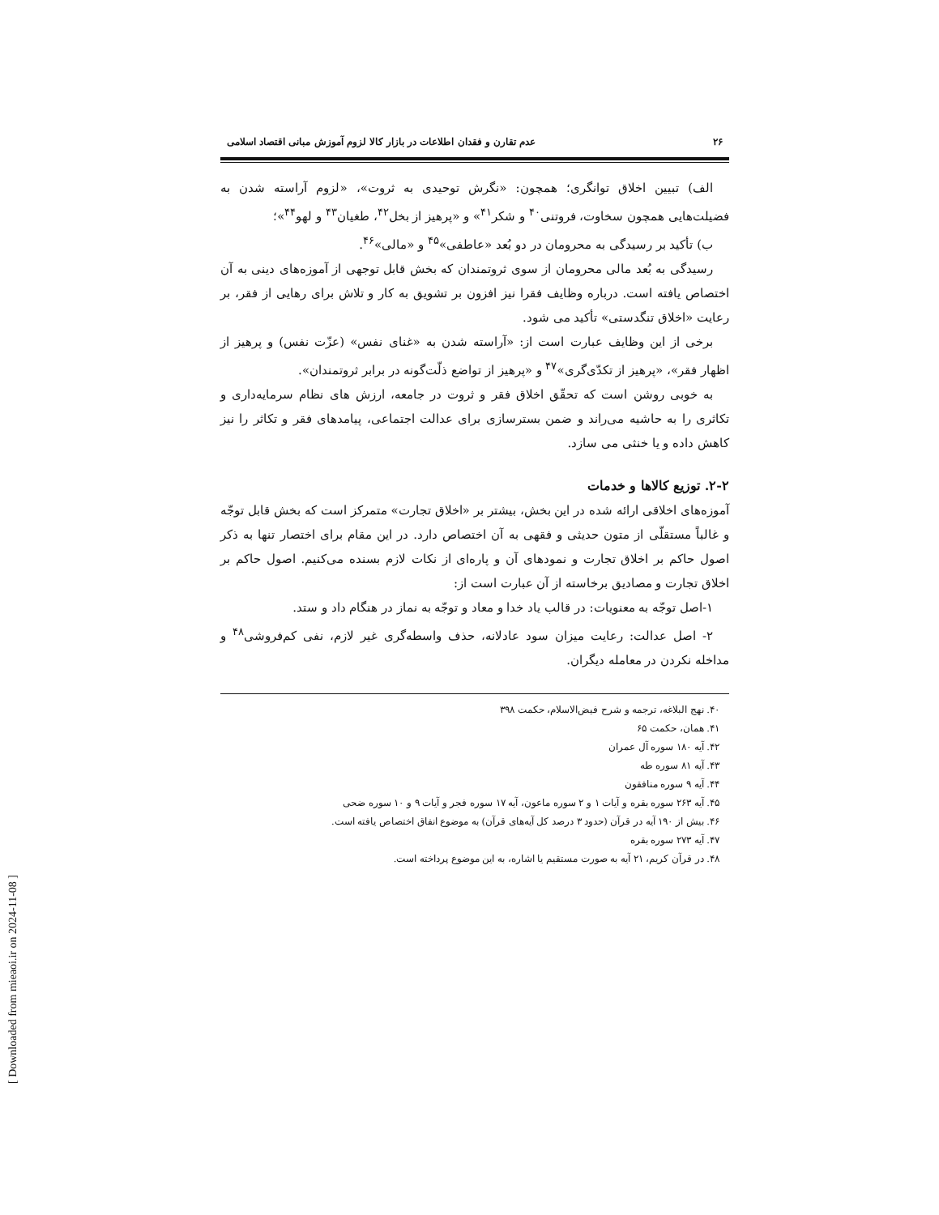[ Downloaded from mieaoi.ir on 2024-11-08 ]
۲۶ عدم تقارن و فقدان اطلاعات در بازار کالا لزوم آموزش مبانی اقتصاد اسلامی
الف) تبیین اخلاق توانگری؛ همچون: «نگرش توحیدی به ثروت»، «لزوم آراسته شدن به فضیلت‌هایی همچون سخاوت، فروتنی<sup>۴۰</sup> و شکر<sup>۴۱</sup>» و «پرهیز از بخل<sup>۴۲</sup>، طغیان<sup>۴۳</sup> و لهو<sup>۴۴</sup>»؛
ب) تأکید بر رسیدگی به محرومان در دو بُعد «عاطفی»<sup>۴۵</sup> و «مالی»<sup>۴۶</sup>.
رسیدگی به بُعد مالی محرومان از سوی ثروتمندان که بخش قابل توجهی از آموزه‌های دینی به آن اختصاص یافته است. درباره وظایف فقرا نیز افزون بر تشویق به کار و تلاش برای رهایی از فقر، بر رعایت «اخلاق تنگدستی» تأکید می شود.
برخی از این وظایف عبارت است از: «آراسته شدن به «غنای نفس» (عزّت نفس) و پرهیز از اظهار فقر»، «پرهیز از تکدّی‌گری»<sup>۴۷</sup> و «پرهیز از تواضع ذلّت‌گونه در برابر ثروتمندان».
به خوبی روشن است که تحقّق اخلاق فقر و ثروت در جامعه، ارزش های نظام سرمایه‌داری و تکاثری را به حاشیه می‌راند و ضمن بسترسازی برای عدالت اجتماعی، پیامدهای فقر و تکاثر را نیز کاهش داده و یا خنثی می سازد.
۲-۲. توزیع کالاها و خدمات
آموزه‌های اخلاقی ارائه شده در این بخش، بیشتر بر «اخلاق تجارت» متمرکز است که بخش قابل توجّه و غالباً مستقلّی از متون حدیثی و فقهی به آن اختصاص دارد. در این مقام برای اختصار تنها به ذکر اصول حاکم بر اخلاق تجارت و نمودهای آن و پاره‌ای از نکات لازم بسنده می‌کنیم. اصول حاکم بر اخلاق تجارت و مصادیق برخاسته از آن عبارت است از:
۱-اصل توجّه به معنویات: در قالب یاد خدا و معاد و توجّه به نماز در هنگام داد و ستد.
۲- اصل عدالت: رعایت میزان سود عادلانه، حذف واسطه‌گری غیر لازم، نفی کم‌فروشی<sup>۴۸</sup> و مداخله نکردن در معامله دیگران.
۴۰. نهج البلاغه، ترجمه و شرح فیض‌الاسلام، حکمت ۳۹۸
۴۱. همان، حکمت ۶۵
۴۲. آیه ۱۸۰ سوره آل عمران
۴۳. آیه ۸۱ سوره طه
۴۴. آیه ۹ سوره منافقون
۴۵. آیه ۲۶۳ سوره بقره و آیات ۱ و ۲ سوره ماعون، آیه ۱۷ سوره فجر و آیات ۹ و ۱۰ سوره ضحی
۴۶. بیش از ۱۹۰ آیه در قرآن (حدود ۳ درصد کل آیه‌های قرآن) به موضوع انفاق اختصاص یافته است.
۴۷. آیه ۲۷۳ سوره بقره
۴۸. در قرآن کریم، ۲۱ آیه به صورت مستقیم یا اشاره، به این موضوع پرداخته است.